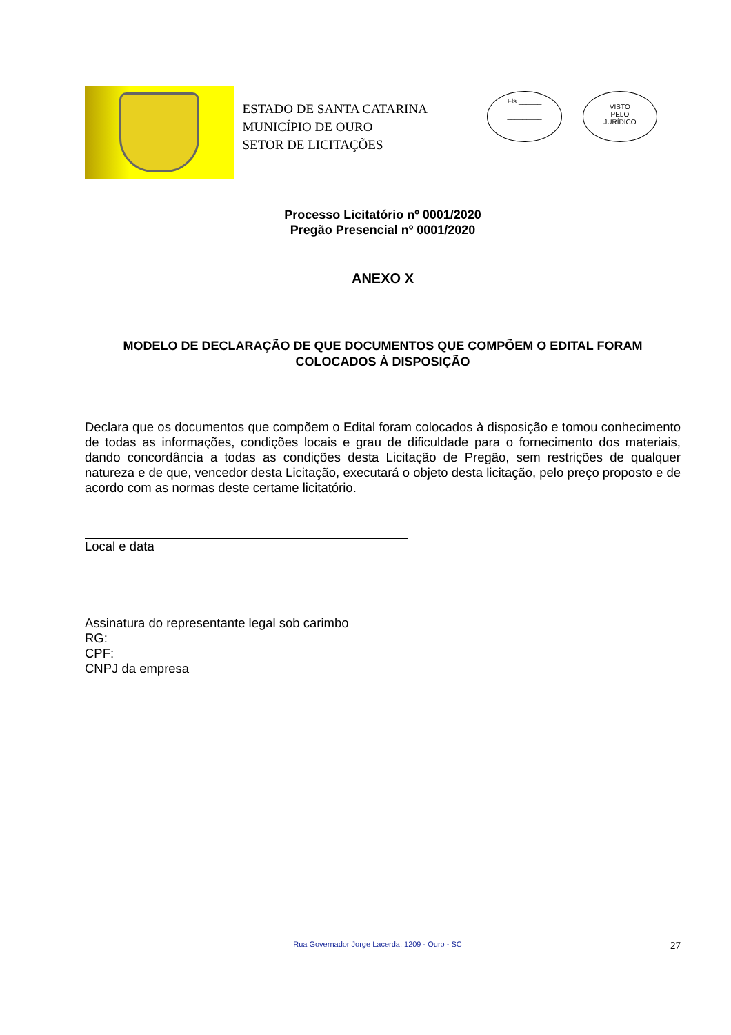ESTADO DE SANTA CATARINA
MUNICÍPIO DE OURO
SETOR DE LICITAÇÕES
Fls.______
_________
VISTO
PELO
JURÍDICO
Processo Licitatório nº 0001/2020
Pregão Presencial nº 0001/2020
ANEXO X
MODELO DE DECLARAÇÃO DE QUE DOCUMENTOS QUE COMPÕEM O EDITAL FORAM COLOCADOS À DISPOSIÇÃO
Declara que os documentos que compõem o Edital foram colocados à disposição e tomou conhecimento de todas as informações, condições locais e grau de dificuldade para o fornecimento dos materiais, dando concordância a todas as condições desta Licitação de Pregão, sem restrições de qualquer natureza e de que, vencedor desta Licitação, executará o objeto desta licitação, pelo preço proposto e de acordo com as normas deste certame licitatório.
Local e data
Assinatura do representante legal sob carimbo
RG:
CPF:
CNPJ da empresa
Rua Governador Jorge Lacerda, 1209 - Ouro - SC
27